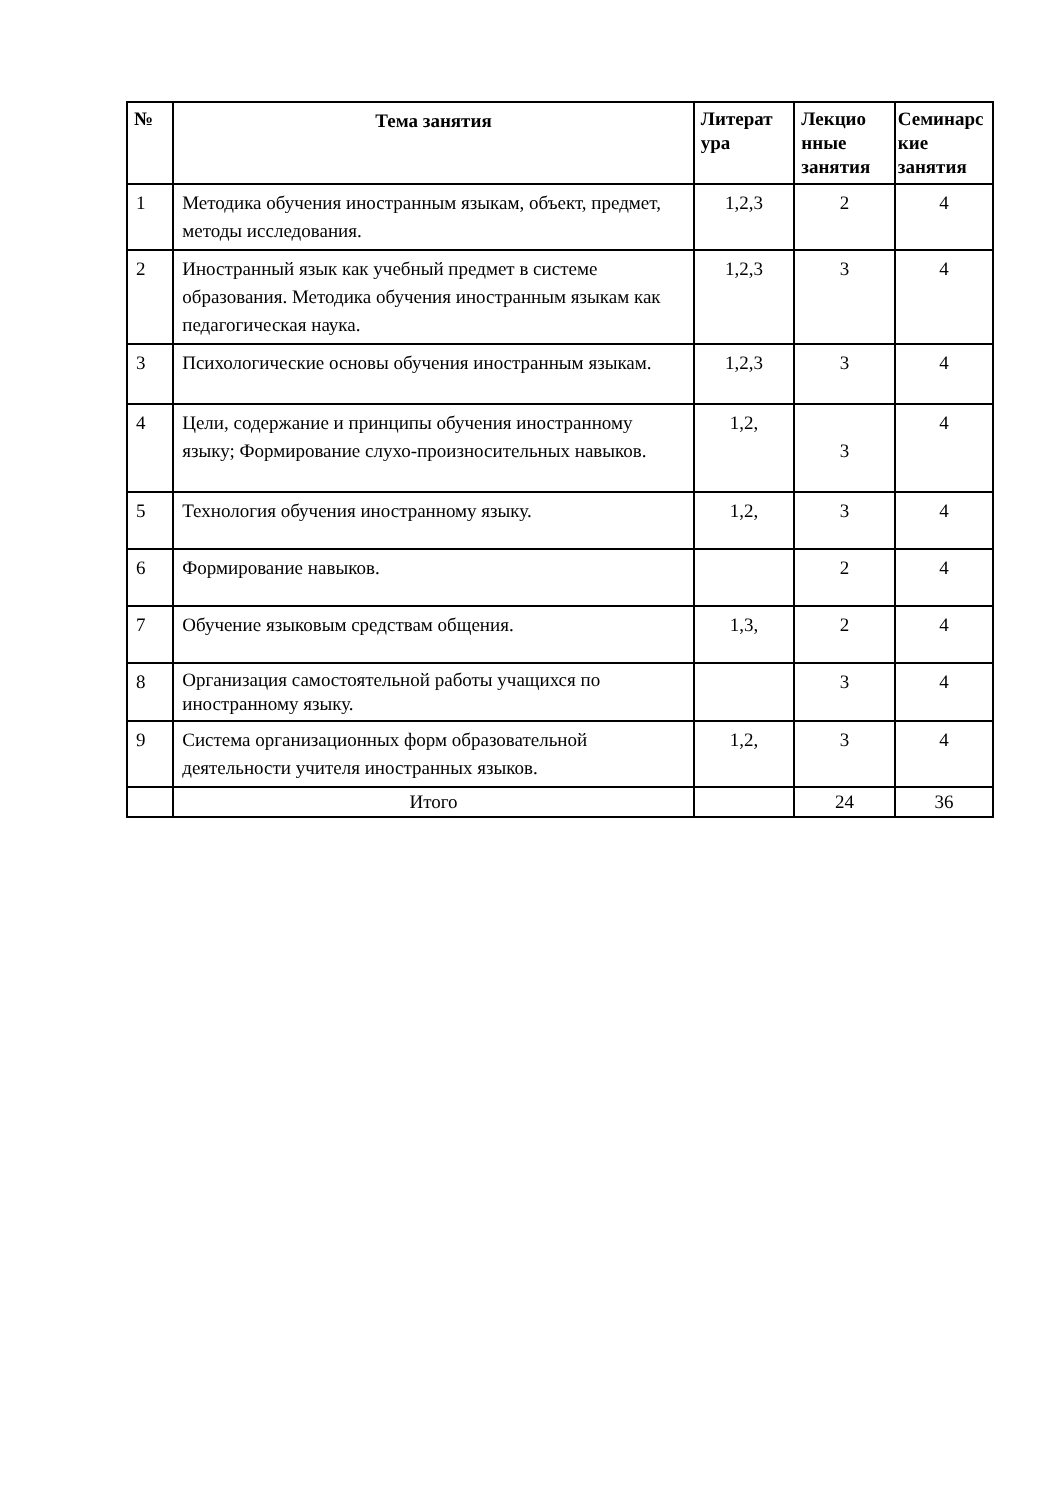| № | Тема занятия | Литерат ура | Лекцио нные занятия | Семинарс кие занятия |
| --- | --- | --- | --- | --- |
| 1 | Методика обучения иностранным языкам, объект, предмет, методы исследования. | 1,2,3 | 2 | 4 |
| 2 | Иностранный язык как учебный предмет в системе образования. Методика обучения иностранным языкам как педагогическая наука. | 1,2,3 | 3 | 4 |
| 3 | Психологические основы обучения иностранным языкам. | 1,2,3 | 3 | 4 |
| 4 | Цели, содержание и принципы обучения иностранному языку; Формирование слухо-произносительных навыков. | 1,2, | 3 | 4 |
| 5 | Технология обучения иностранному языку. | 1,2, | 3 | 4 |
| 6 | Формирование навыков. | | 2 | 4 |
| 7 | Обучение языковым средствам общения. | 1,3, | 2 | 4 |
| 8 | Организация самостоятельной работы учащихся по иностранному языку. | | 3 | 4 |
| 9 | Система организационных форм образовательной деятельности учителя иностранных языков. | 1,2, | 3 | 4 |
| | Итого | | 24 | 36 |